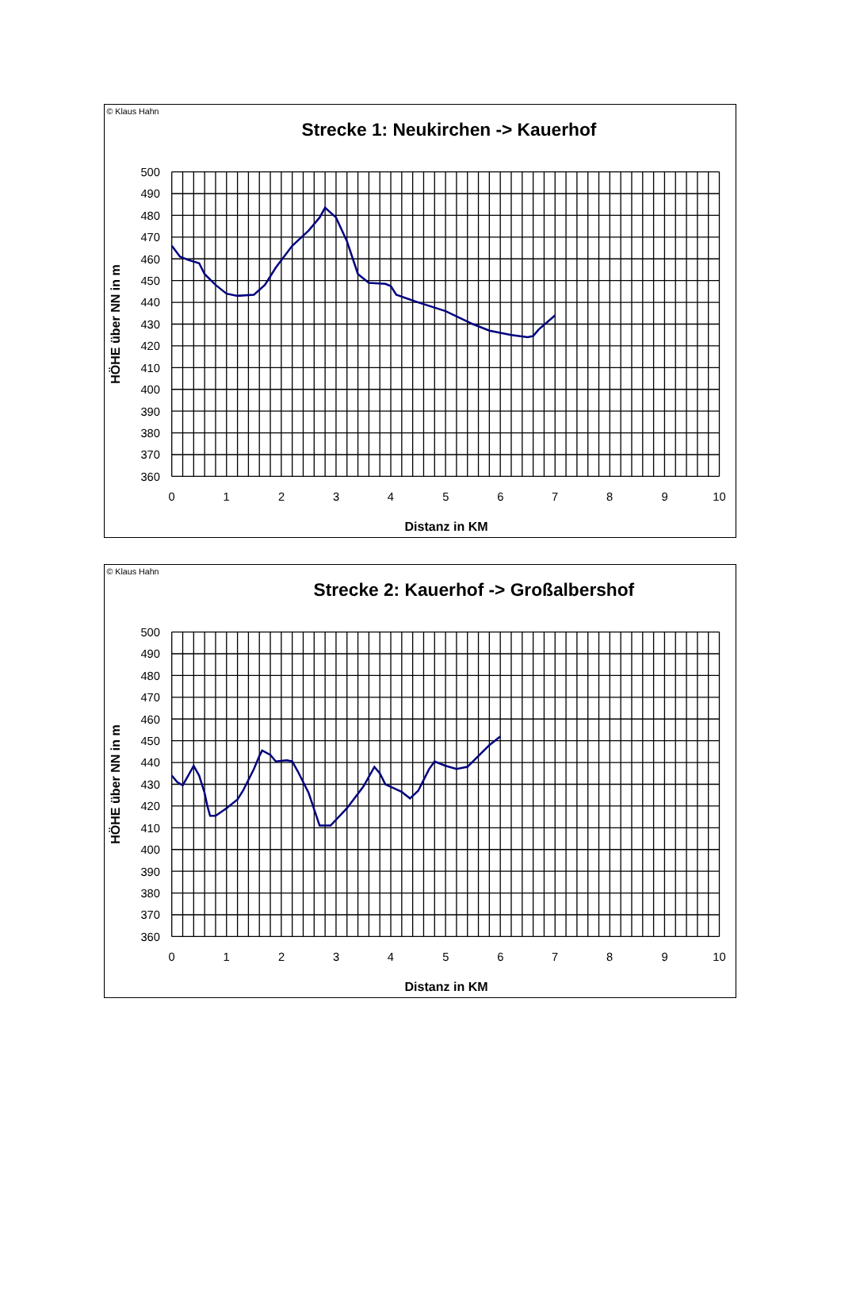© Klaus Hahn
Strecke 1: Neukirchen -> Kauerhof
HÖHE über NN in m
500
490
480
470
460
450
440
430
420
410
400
390
380
370
360
0
1
2
3
4
5
6
7
8
9
10
Distanz in KM
© Klaus Hahn
Strecke 2: Kauerhof -> Großalbershof
HÖHE über NN in m
500
490
480
470
460
450
440
430
420
410
400
390
380
370
360
0
1
2
3
4
5
6
7
8
9
10
Distanz in KM